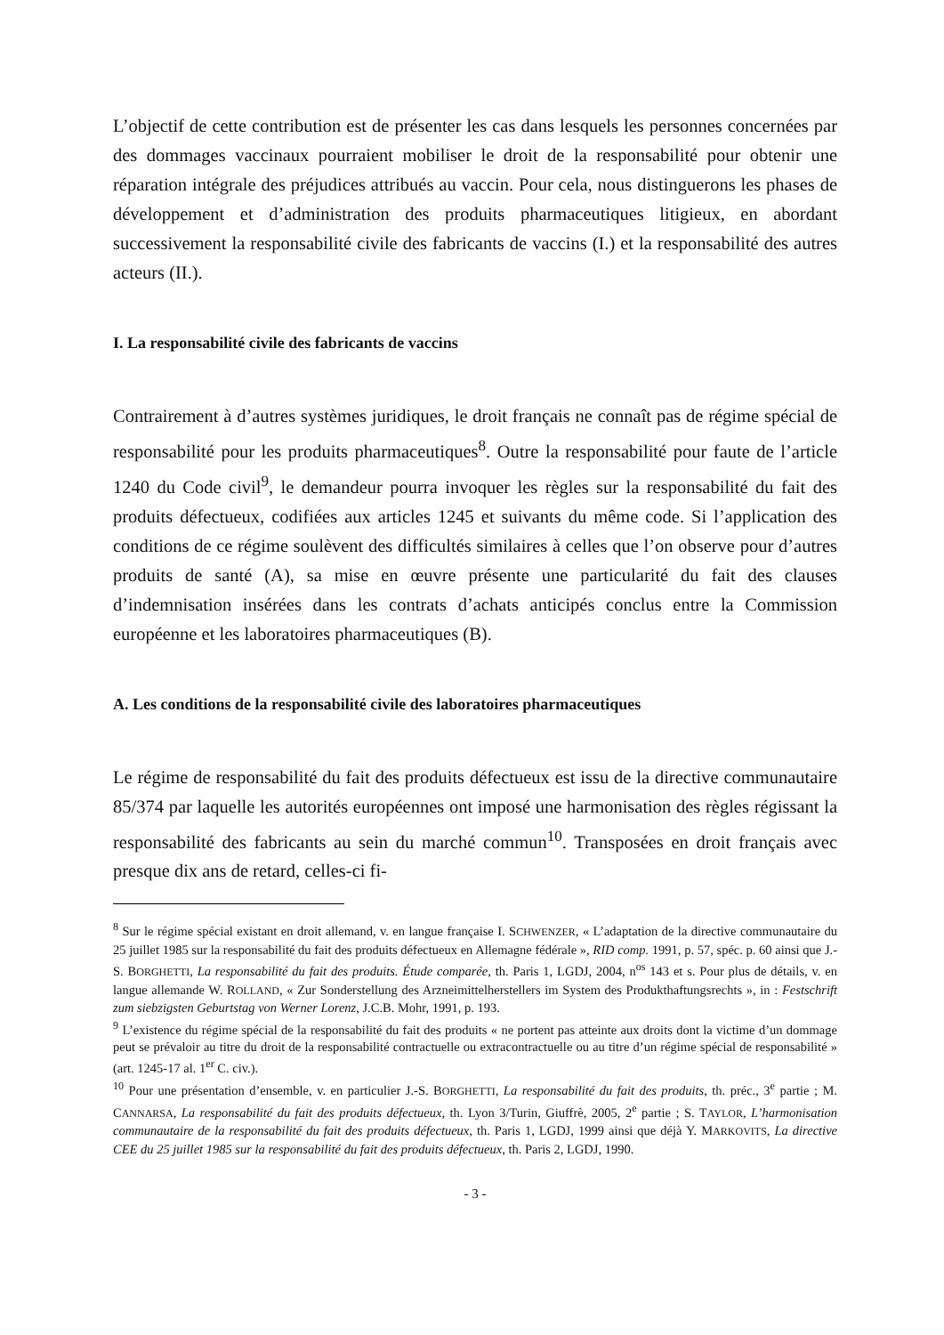L’objectif de cette contribution est de présenter les cas dans lesquels les personnes concernées par des dommages vaccinaux pourraient mobiliser le droit de la responsabilité pour obtenir une réparation intégrale des préjudices attribués au vaccin. Pour cela, nous distinguerons les phases de développement et d’administration des produits pharmaceutiques litigieux, en abordant successivement la responsabilité civile des fabricants de vaccins (I.) et la responsabilité des autres acteurs (II.).
I. La responsabilité civile des fabricants de vaccins
Contrairement à d’autres systèmes juridiques, le droit français ne connaît pas de régime spécial de responsabilité pour les produits pharmaceutiques<sup>8</sup>. Outre la responsabilité pour faute de l’article 1240 du Code civil<sup>9</sup>, le demandeur pourra invoquer les règles sur la responsabilité du fait des produits défectueux, codifiées aux articles 1245 et suivants du même code. Si l’application des conditions de ce régime soulèvent des difficultés similaires à celles que l’on observe pour d’autres produits de santé (A), sa mise en œuvre présente une particularité du fait des clauses d’indemnisation insérées dans les contrats d’achats anticipés conclus entre la Commission européenne et les laboratoires pharmaceutiques (B).
A. Les conditions de la responsabilité civile des laboratoires pharmaceutiques
Le régime de responsabilité du fait des produits défectueux est issu de la directive communautaire 85/374 par laquelle les autorités européennes ont imposé une harmonisation des règles régissant la responsabilité des fabricants au sein du marché commun<sup>10</sup>. Transposées en droit français avec presque dix ans de retard, celles-ci fi-
<sup>8</sup> Sur le régime spécial existant en droit allemand, v. en langue française I. SCHWENZER, « L’adaptation de la directive communautaire du 25 juillet 1985 sur la responsabilité du fait des produits défectueux en Allemagne fédérale », RID comp. 1991, p. 57, spéc. p. 60 ainsi que J.-S. BORGHETTI, La responsabilité du fait des produits. Étude comparée, th. Paris 1, LGDJ, 2004, n<sup>os</sup> 143 et s. Pour plus de détails, v. en langue allemande W. ROLLAND, « Zur Sonderstellung des Arzneimittelherstellers im System des Produkthaftungsrechts », in : Festschrift zum siebzigsten Geburtstag von Werner Lorenz, J.C.B. Mohr, 1991, p. 193.
<sup>9</sup> L’existence du régime spécial de la responsabilité du fait des produits « ne portent pas atteinte aux droits dont la victime d’un dommage peut se prévaloir au titre du droit de la responsabilité contractuelle ou extracontractuelle ou au titre d’un régime spécial de responsabilité » (art. 1245-17 al. 1<sup>er</sup> C. civ.).
<sup>10</sup> Pour une présentation d’ensemble, v. en particulier J.-S. BORGHETTI, La responsabilité du fait des produits, th. préc., 3<sup>e</sup> partie ; M. CANNARSA, La responsabilité du fait des produits défectueux, th. Lyon 3/Turin, Giuffrè, 2005, 2<sup>e</sup> partie ; S. TAYLOR, L’harmonisation communautaire de la responsabilité du fait des produits défectueux, th. Paris 1, LGDJ, 1999 ainsi que déjà Y. MARKOVITS, La directive CEE du 25 juillet 1985 sur la responsabilité du fait des produits défectueux, th. Paris 2, LGDJ, 1990.
- 3 -